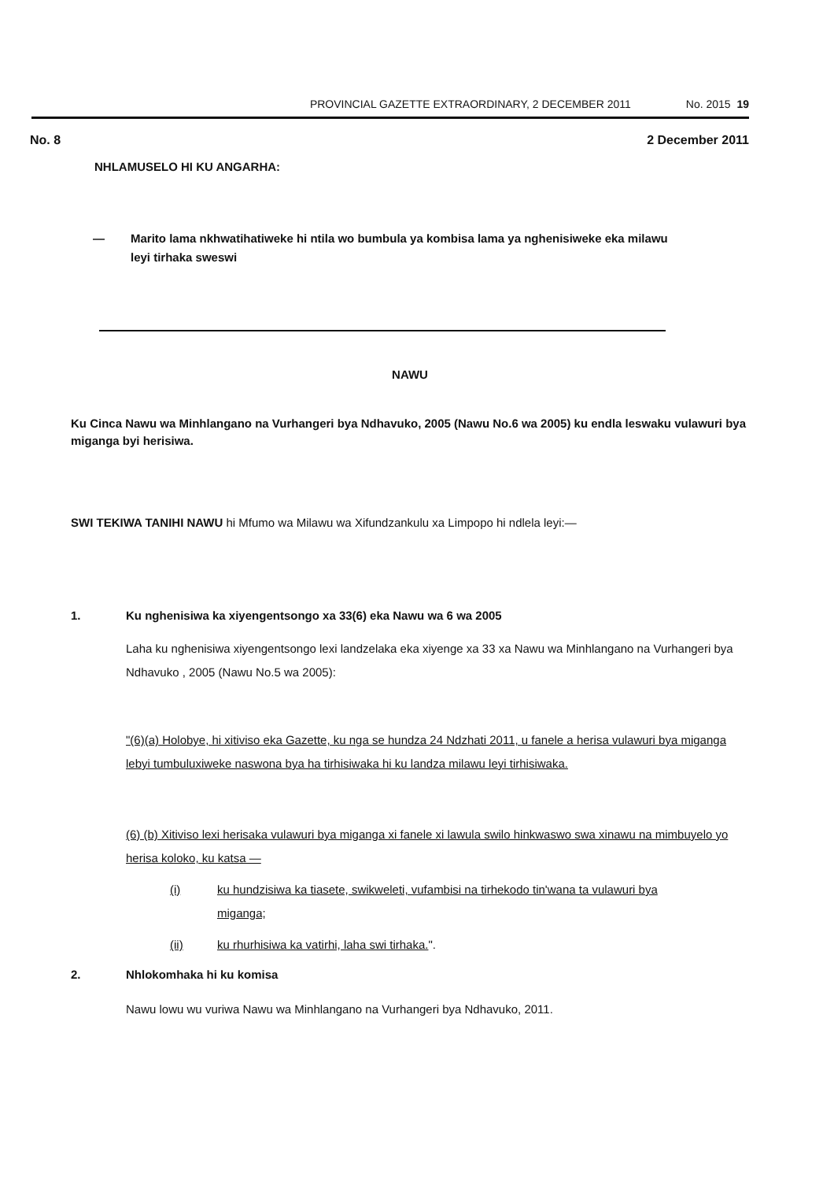PROVINCIAL GAZETTE EXTRAORDINARY, 2 DECEMBER 2011
No. 2015 19
No. 8 2 December 2011
NHLAMUSELO HI KU ANGARHA:
— Marito lama nkhwatihatiweke hi ntila wo bumbula ya kombisa lama ya nghenisiweke eka milawu leyi tirhaka sweswi
NAWU
Ku Cinca Nawu wa Minhlangano na Vurhangeri bya Ndhavuko, 2005 (Nawu No.6 wa 2005) ku endla leswaku vulawuri bya miganga byi herisiwa.
SWI TEKIWA TANIHI NAWU hi Mfumo wa Milawu wa Xifundzankulu xa Limpopo hi ndlela leyi:—
1. Ku nghenisiwa ka xiyengentsongo xa 33(6) eka Nawu wa 6 wa 2005
Laha ku nghenisiwa xiyengentsongo lexi landzelaka eka xiyenge xa 33 xa Nawu wa Minhlangano na Vurhangeri bya Ndhavuko , 2005 (Nawu No.5 wa 2005):
"(6)(a) Holobye, hi xitiviso eka Gazette, ku nga se hundza 24 Ndzhati 2011, u fanele a herisa vulawuri bya miganga lebyi tumbuluxiweke naswona bya ha tirhisiwaka hi ku landza milawu leyi tirhisiwaka.
(6) (b) Xitiviso lexi herisaka vulawuri bya miganga xi fanele xi lawula swilo hinkwaswo swa xinawu na mimbuyelo yo herisa koloko, ku katsa —
(i) ku hundzisiwa ka tiasete, swikweleti, vufambisi na tirhekodo tin'wana ta vulawuri bya miganga;
(ii) ku rhurhisiwa ka vatirhi, laha swi tirhaka.".
2. Nhlokomhaka hi ku komisa
Nawu lowu wu vuriwa Nawu wa Minhlangano na Vurhangeri bya Ndhavuko, 2011.